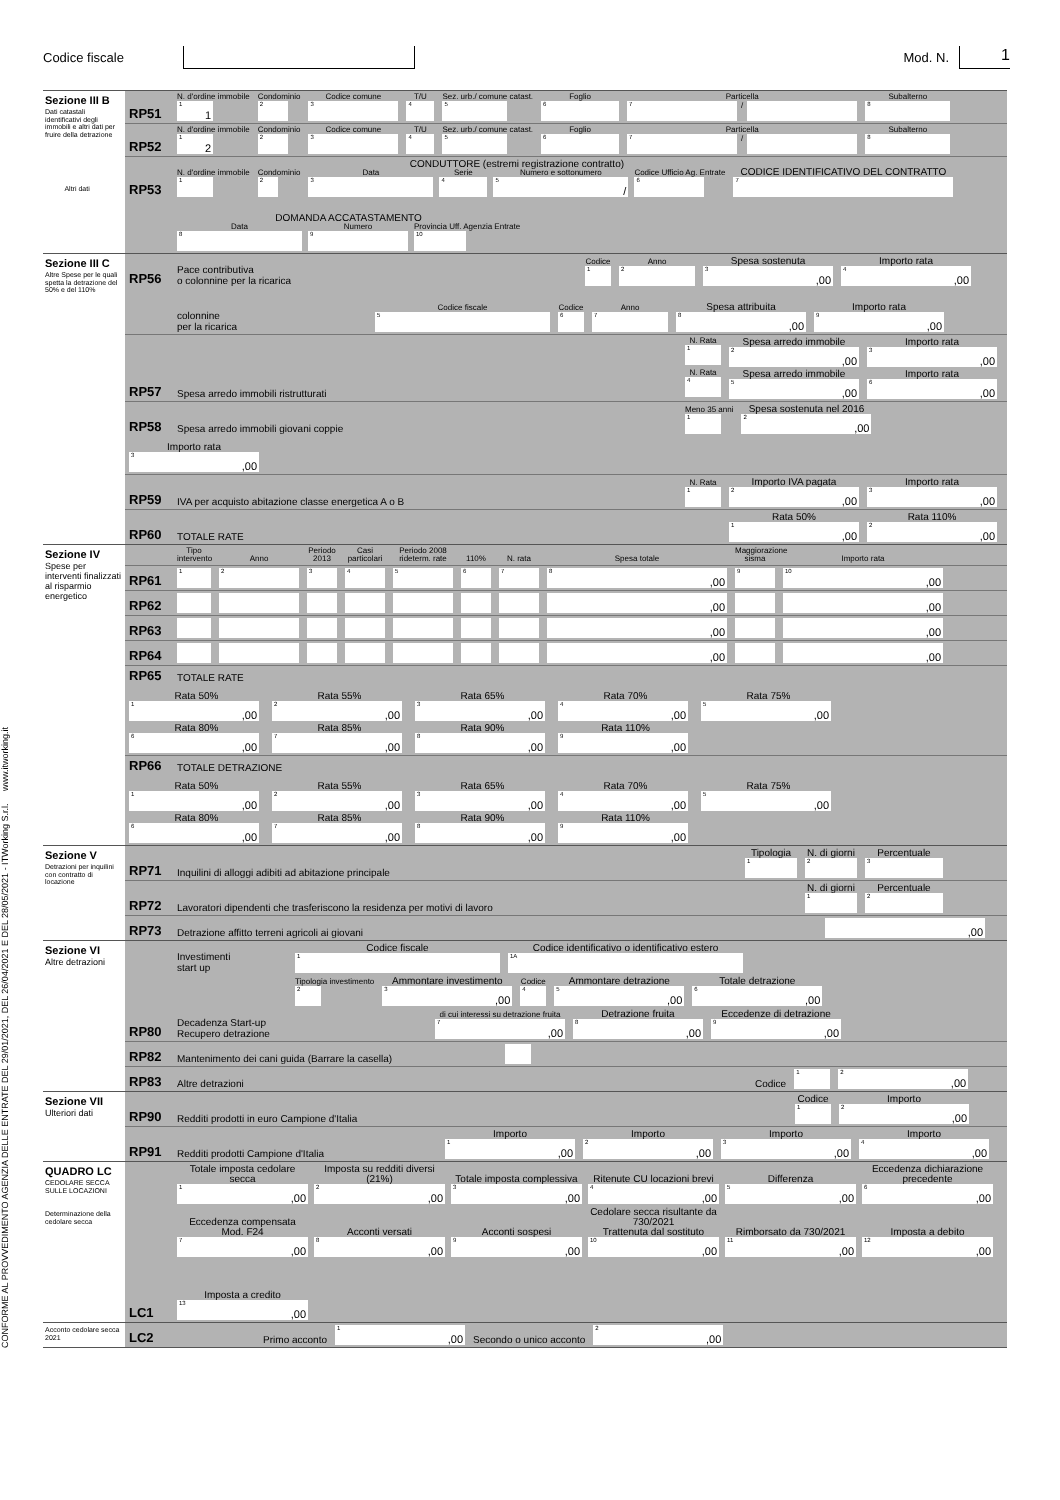Codice fiscale Mod. N.
1
CONFORME AL PROVVEDIMENTO AGENZIA DELLE ENTRATE DEL 29/01/2021, DEL 26/04/2021 E DEL 28/05/2021 - ITWorking S.r.l. www.itworking.it
Sezione III B
Dati catastali identificativi degli immobili e altri dati per fruire della detrazione
Altri dati
RP51
N. d'ordine immobile
1 1
Condominio
2
Codice comune
3
T/U
4
Sez. urb./ comune catast.
5
Foglio
6
Particella
7
/
Subalterno
8
RP52
N. d'ordine immobile
1 2
Condominio
2
Codice comune
3
T/U
4
Sez. urb./ comune catast.
5
Foglio
6
Particella
7
/
Subalterno
8
RP53
N. d'ordine immobile
1
Condominio
2
CONDUTTORE (estremi registrazione contratto)
Data
3
Serie
4
Numero e sottonumero
5 /
Codice Ufficio Ag. Entrate
6
CODICE IDENTIFICATIVO DEL CONTRATTO
7
DOMANDA ACCATASTAMENTO
Data
8
Numero
9
Provincia Uff. Agenzia Entrate
10
Sezione III C
Altre Spese per le quali spetta la detrazione del 50% e del 110%
RP56
Pace contributiva
o colonnine per la ricarica
Codice
1
Anno
2
Spesa sostenuta
3,00
Importo rata
4,00
colonnine
per la ricarica
Codice fiscale
5
Codice
6
Anno
7
Spesa attribuita
8,00
Importo rata
9,00
RP57
Spesa arredo immobili ristrutturati
N. Rata
1
Spesa arredo immobile
2,00
Importo rata
3,00
N. Rata
4
Spesa arredo immobile
5,00
Importo rata
6,00
RP58
Spesa arredo immobili giovani coppie
Meno 35 anni
1
Spesa sostenuta nel 2016
2,00
Importo rata
3,00
RP59
IVA per acquisto abitazione classe energetica A o B
N. Rata
1
Importo IVA pagata
2,00
Importo rata
3,00
RP60
TOTALE RATE
Rata 50%
1,00
Rata 110%
2,00
Sezione IV
Spese per interventi finalizzati al risparmio energetico
Tipo intervento
Anno
Periodo 2013
Casi particolari
Periodo 2008 rideterm. rate
110%
N. rata
Spesa totale
Maggiorazione sisma
Importo rata
RP61
1
2
3
4
5
6
7
8,00
9
10,00
RP62
,00
,00
RP63
,00
,00
RP64
,00
,00
RP65
TOTALE RATE
Rata 50%
1,00
Rata 55%
2,00
Rata 65%
3,00
Rata 70%
4,00
Rata 75%
5,00
Rata 80%
6,00
Rata 85%
7,00
Rata 90%
8,00
Rata 110%
9,00
RP66
TOTALE DETRAZIONE
Rata 50%
1,00
Rata 55%
2,00
Rata 65%
3,00
Rata 70%
4,00
Rata 75%
5,00
Rata 80%
6,00
Rata 85%
7,00
Rata 90%
8,00
Rata 110%
9,00
Sezione V
Detrazioni per inquilini con contratto di locazione
RP71
Inquilini di alloggi adibiti ad abitazione principale
Tipologia
1
N. di giorni
2
Percentuale
3
RP72
Lavoratori dipendenti che trasferiscono la residenza per motivi di lavoro
N. di giorni
1
Percentuale
2
RP73
Detrazione affitto terreni agricoli ai giovani
,00
Sezione VI
Altre detrazioni
RP80
Investimenti
start up
Codice fiscale
1
Codice identificativo o identificativo estero
1A
Tipologia investimento
2
Ammontare investimento
3,00
Codice
4
Ammontare detrazione
5,00
Totale detrazione
6,00
Decadenza Start-up
Recupero detrazione
di cui interessi su detrazione fruita
7,00
Detrazione fruita
8,00
Eccedenze di detrazione
9,00
RP82
Mantenimento dei cani guida (Barrare la casella)
RP83
Altre detrazioni
Codice
1
2,00
Sezione VII
Ulteriori dati
RP90
Redditi prodotti in euro Campione d'Italia
Codice
1
Importo
2,00
RP91
Redditi prodotti Campione d'Italia
Importo
1,00
Importo
2,00
Importo
3,00
Importo
4,00
QUADRO LC
CEDOLARE SECCA SULLE LOCAZIONI
Determinazione della cedolare secca
LC1
Totale imposta cedolare secca
1,00
Imposta su redditi diversi (21%)
2,00
Totale imposta complessiva
3,00
Ritenute CU locazioni brevi
4,00
Differenza
5,00
Eccedenza dichiarazione precedente
6,00
Eccedenza compensata Mod. F24
7,00
Acconti versati
8,00
Acconti sospesi
9,00
Cedolare secca risultante da 730/2021
Trattenuta dal sostituto
10,00
Rimborsato da 730/2021
11,00
Imposta a debito
12,00
Imposta a credito
13,00
Acconto cedolare secca 2021
LC2
Primo acconto
1,00
Secondo o unico acconto
2,00